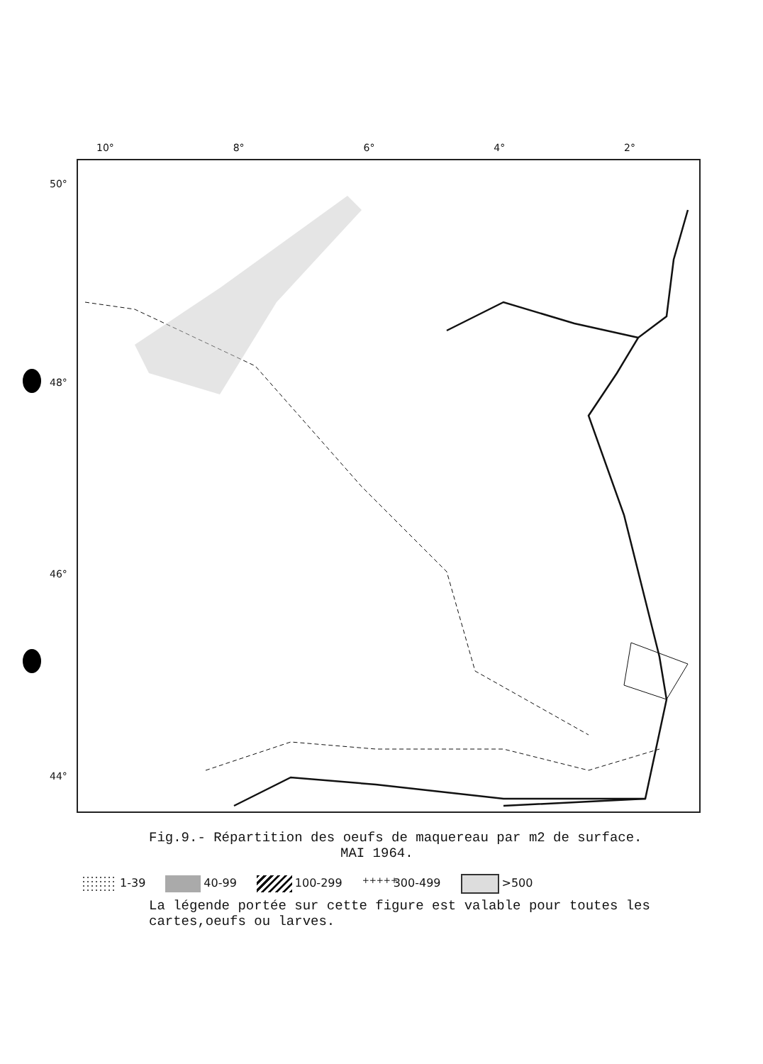10° 8° 6° 4° 2°
50°
48°
46°
44°
Fig.9.- Répartition des oeufs de maquereau par m2 de surface.
MAI 1964.
1-39 40-99 100-299 +++++ 300-499 >500
La légende portée sur cette figure est valable pour toutes les cartes,oeufs ou larves.